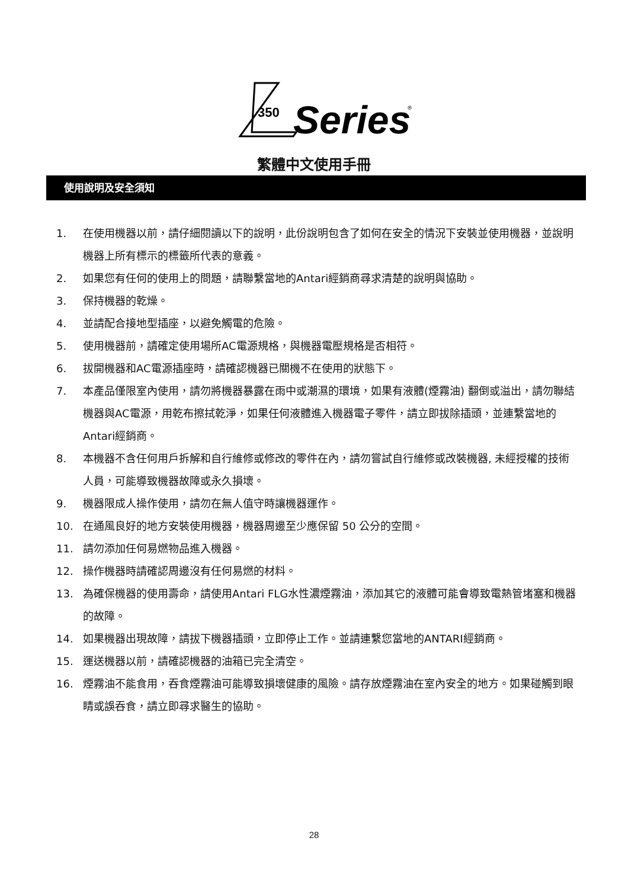350
Series
®
繁體中文使用手冊
使用說明及安全須知
1. 在使用機器以前，請仔細閱讀以下的說明，此份說明包含了如何在安全的情況下安裝並使用機器，並說明機器上所有標示的標籤所代表的意義。
2. 如果您有任何的使用上的問題，請聯繫當地的Antari經銷商尋求清楚的說明與協助。
3. 保持機器的乾燥。
4. 並請配合接地型插座，以避免觸電的危險。
5. 使用機器前，請確定使用場所AC電源規格，與機器電壓規格是否相符。
6. 拔開機器和AC電源插座時，請確認機器已關機不在使用的狀態下。
7. 本產品僅限室內使用，請勿將機器暴露在雨中或潮濕的環境，如果有液體(煙霧油) 翻倒或溢出，請勿聯結機器與AC電源，用乾布擦拭乾淨，如果任何液體進入機器電子零件，請立即拔除插頭，並連繫當地的Antari經銷商。
8. 本機器不含任何用戶拆解和自行維修或修改的零件在內，請勿嘗試自行維修或改裝機器, 未經授權的技術人員，可能導致機器故障或永久損壞。
9. 機器限成人操作使用，請勿在無人值守時讓機器運作。
10. 在通風良好的地方安裝使用機器，機器周邊至少應保留 50 公分的空間。
11. 請勿添加任何易燃物品進入機器。
12. 操作機器時請確認周邊沒有任何易燃的材料。
13. 為確保機器的使用壽命，請使用Antari FLG水性濃煙霧油，添加其它的液體可能會導致電熱管堵塞和機器的故障。
14. 如果機器出現故障，請拔下機器插頭，立即停止工作。並請連繫您當地的ANTARI經銷商。
15. 運送機器以前，請確認機器的油箱已完全清空。
16. 煙霧油不能食用，吞食煙霧油可能導致損壞健康的風險。請存放煙霧油在室內安全的地方。如果碰觸到眼睛或誤吞食，請立即尋求醫生的協助。
28